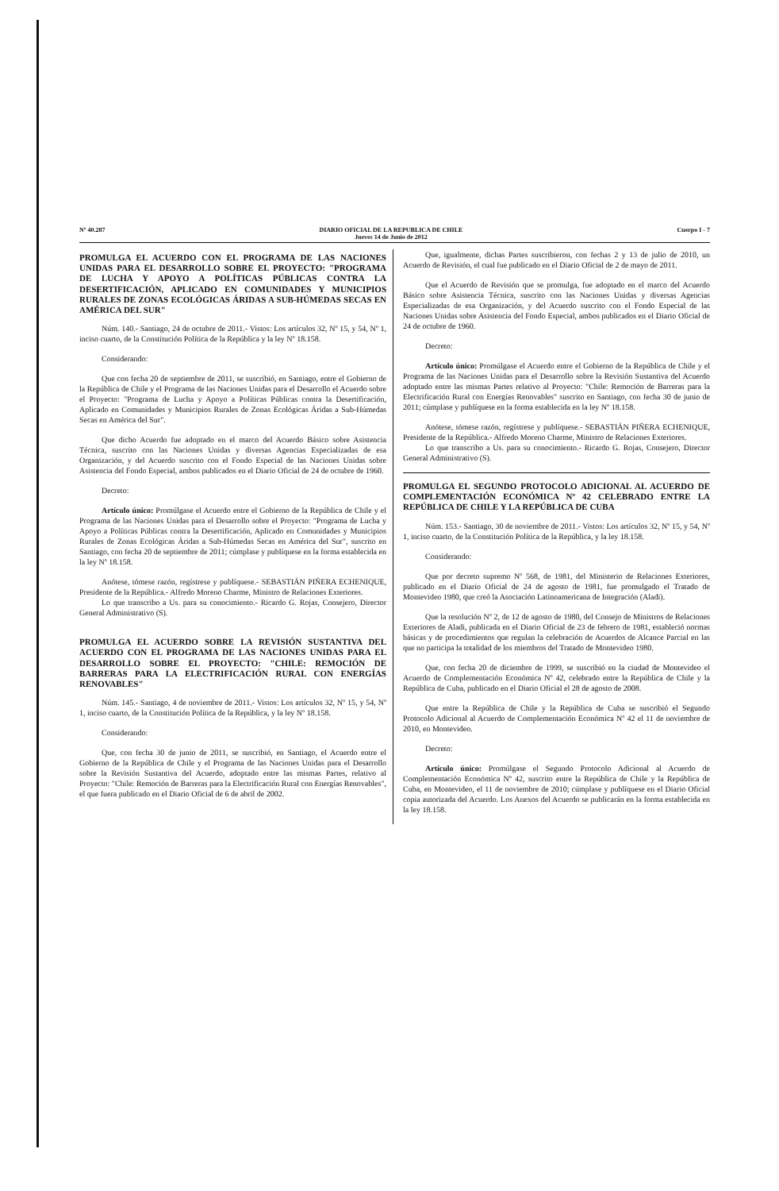Nº 40.287 DIARIO OFICIAL DE LA REPUBLICA DE CHILE
Jueves 14 de Junio de 2012 Cuerpo I - 7
PROMULGA EL ACUERDO CON EL PROGRAMA DE LAS NACIONES UNIDAS PARA EL DESARROLLO SOBRE EL PROYECTO: "PROGRAMA DE LUCHA Y APOYO A POLÍTICAS PÚBLICAS CONTRA LA DESERTIFICACIÓN, APLICADO EN COMUNIDADES Y MUNICIPIOS RURALES DE ZONAS ECOLÓGICAS ÁRIDAS A SUB-HÚMEDAS SECAS EN AMÉRICA DEL SUR"
Núm. 140.- Santiago, 24 de octubre de 2011.- Vistos: Los artículos 32, Nº 15, y 54, Nº 1, inciso cuarto, de la Constitución Política de la República y la ley Nº 18.158.
Considerando:
Que con fecha 20 de septiembre de 2011, se suscribió, en Santiago, entre el Gobierno de la República de Chile y el Programa de las Naciones Unidas para el Desarrollo el Acuerdo sobre el Proyecto: "Programa de Lucha y Apoyo a Políticas Públicas contra la Desertificación, Aplicado en Comunidades y Municipios Rurales de Zonas Ecológicas Áridas a Sub-Húmedas Secas en América del Sur".
Que dicho Acuerdo fue adoptado en el marco del Acuerdo Básico sobre Asistencia Técnica, suscrito con las Naciones Unidas y diversas Agencias Especializadas de esa Organización, y del Acuerdo suscrito con el Fondo Especial de las Naciones Unidas sobre Asistencia del Fondo Especial, ambos publicados en el Diario Oficial de 24 de octubre de 1960.
Decreto:
Artículo único: Promúlgase el Acuerdo entre el Gobierno de la República de Chile y el Programa de las Naciones Unidas para el Desarrollo sobre el Proyecto: "Programa de Lucha y Apoyo a Políticas Públicas contra la Desertificación, Aplicado en Comunidades y Municipios Rurales de Zonas Ecológicas Áridas a Sub-Húmedas Secas en América del Sur", suscrito en Santiago, con fecha 20 de septiembre de 2011; cúmplase y publíquese en la forma establecida en la ley Nº 18.158.
Anótese, tómese razón, regístrese y publíquese.- SEBASTIÁN PIÑERA ECHENIQUE, Presidente de la República.- Alfredo Moreno Charme, Ministro de Relaciones Exteriores.
Lo que transcribo a Us. para su conocimiento.- Ricardo G. Rojas, Consejero, Director General Administrativo (S).
PROMULGA EL ACUERDO SOBRE LA REVISIÓN SUSTANTIVA DEL ACUERDO CON EL PROGRAMA DE LAS NACIONES UNIDAS PARA EL DESARROLLO SOBRE EL PROYECTO: "CHILE: REMOCIÓN DE BARRERAS PARA LA ELECTRIFICACIÓN RURAL CON ENERGÍAS RENOVABLES"
Núm. 145.- Santiago, 4 de noviembre de 2011.- Vistos: Los artículos 32, Nº 15, y 54, Nº 1, inciso cuarto, de la Constitución Política de la República, y la ley Nº 18.158.
Considerando:
Que, con fecha 30 de junio de 2011, se suscribió, en Santiago, el Acuerdo entre el Gobierno de la República de Chile y el Programa de las Naciones Unidas para el Desarrollo sobre la Revisión Sustantiva del Acuerdo, adoptado entre las mismas Partes, relativo al Proyecto: "Chile: Remoción de Barreras para la Electrificación Rural con Energías Renovables", el que fuera publicado en el Diario Oficial de 6 de abril de 2002.
Que, igualmente, dichas Partes suscribieron, con fechas 2 y 13 de julio de 2010, un Acuerdo de Revisión, el cual fue publicado en el Diario Oficial de 2 de mayo de 2011.
Que el Acuerdo de Revisión que se promulga, fue adoptado en el marco del Acuerdo Básico sobre Asistencia Técnica, suscrito con las Naciones Unidas y diversas Agencias Especializadas de esa Organización, y del Acuerdo suscrito con el Fondo Especial de las Naciones Unidas sobre Asistencia del Fondo Especial, ambos publicados en el Diario Oficial de 24 de octubre de 1960.
Decreto:
Artículo único: Promúlgase el Acuerdo entre el Gobierno de la República de Chile y el Programa de las Naciones Unidas para el Desarrollo sobre la Revisión Sustantiva del Acuerdo adoptado entre las mismas Partes relativo al Proyecto: "Chile: Remoción de Barreras para la Electrificación Rural con Energías Renovables" suscrito en Santiago, con fecha 30 de junio de 2011; cúmplase y publíquese en la forma establecida en la ley Nº 18.158.
Anótese, tómese razón, regístrese y publíquese.- SEBASTIÁN PIÑERA ECHENIQUE, Presidente de la República.- Alfredo Moreno Charme, Ministro de Relaciones Exteriores.
Lo que transcribo a Us. para su conocimiento.- Ricardo G. Rojas, Consejero, Director General Administrativo (S).
PROMULGA EL SEGUNDO PROTOCOLO ADICIONAL AL ACUERDO DE COMPLEMENTACIÓN ECONÓMICA Nº 42 CELEBRADO ENTRE LA REPÚBLICA DE CHILE Y LA REPÚBLICA DE CUBA
Núm. 153.- Santiago, 30 de noviembre de 2011.- Vistos: Los artículos 32, Nº 15, y 54, Nº 1, inciso cuarto, de la Constitución Política de la República, y la ley 18.158.
Considerando:
Que por decreto supremo Nº 568, de 1981, del Ministerio de Relaciones Exteriores, publicado en el Diario Oficial de 24 de agosto de 1981, fue promulgado el Tratado de Montevideo 1980, que creó la Asociación Latinoamericana de Integración (Aladi).
Que la resolución Nº 2, de 12 de agosto de 1980, del Consejo de Ministros de Relaciones Exteriores de Aladi, publicada en el Diario Oficial de 23 de febrero de 1981, estableció normas básicas y de procedimientos que regulan la celebración de Acuerdos de Alcance Parcial en las que no participa la totalidad de los miembros del Tratado de Montevideo 1980.
Que, con fecha 20 de diciembre de 1999, se suscribió en la ciudad de Montevideo el Acuerdo de Complementación Económica Nº 42, celebrado entre la República de Chile y la República de Cuba, publicado en el Diario Oficial el 28 de agosto de 2008.
Que entre la República de Chile y la República de Cuba se suscribió el Segundo Protocolo Adicional al Acuerdo de Complementación Económica Nº 42 el 11 de noviembre de 2010, en Montevideo.
Decreto:
Artículo único: Promúlgase el Segundo Protocolo Adicional al Acuerdo de Complementación Económica Nº 42, suscrito entre la República de Chile y la República de Cuba, en Montevideo, el 11 de noviembre de 2010; cúmplase y publíquese en el Diario Oficial copia autorizada del Acuerdo. Los Anexos del Acuerdo se publicarán en la forma establecida en la ley 18.158.